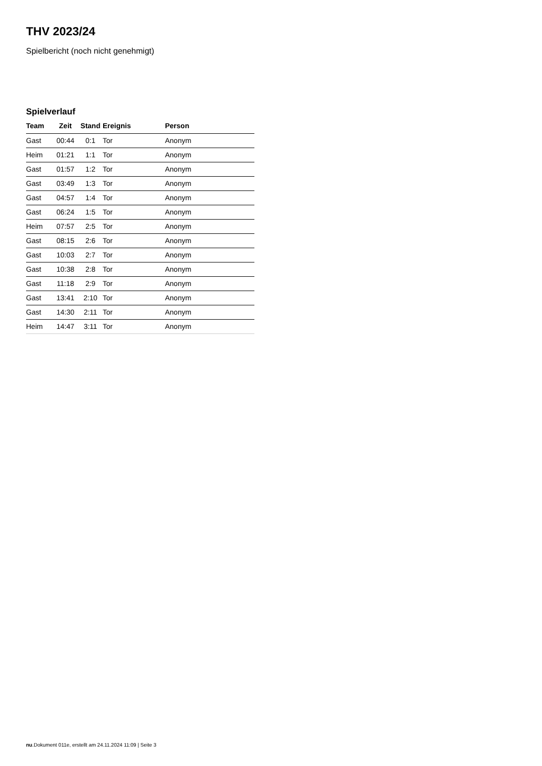THV 2023/24
Spielbericht (noch nicht genehmigt)
Spielverlauf
| Team | Zeit | Stand | Ereignis | Person |
| --- | --- | --- | --- | --- |
| Gast | 00:44 | 0:1 | Tor | Anonym |
| Heim | 01:21 | 1:1 | Tor | Anonym |
| Gast | 01:57 | 1:2 | Tor | Anonym |
| Gast | 03:49 | 1:3 | Tor | Anonym |
| Gast | 04:57 | 1:4 | Tor | Anonym |
| Gast | 06:24 | 1:5 | Tor | Anonym |
| Heim | 07:57 | 2:5 | Tor | Anonym |
| Gast | 08:15 | 2:6 | Tor | Anonym |
| Gast | 10:03 | 2:7 | Tor | Anonym |
| Gast | 10:38 | 2:8 | Tor | Anonym |
| Gast | 11:18 | 2:9 | Tor | Anonym |
| Gast | 13:41 | 2:10 | Tor | Anonym |
| Gast | 14:30 | 2:11 | Tor | Anonym |
| Heim | 14:47 | 3:11 | Tor | Anonym |
nu.Dokument 011e, erstellt am 24.11.2024 11:09 | Seite 3